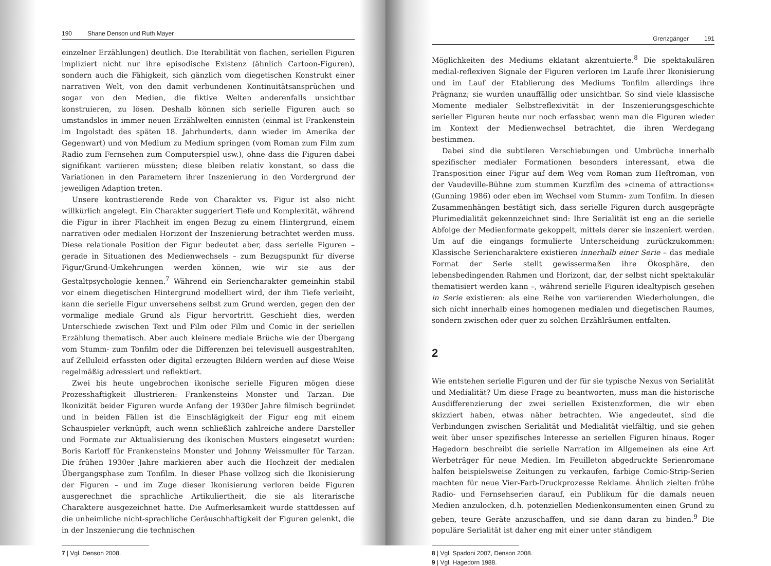190 Shane Denson und Ruth Mayer
einzelner Erzählungen) deutlich. Die Iterabilität von flachen, seriellen Figuren impliziert nicht nur ihre episodische Existenz (ähnlich Cartoon-Figuren), sondern auch die Fähigkeit, sich gänzlich vom diegetischen Konstrukt einer narrativen Welt, von den damit verbundenen Kontinuitätsansprüchen und sogar von den Medien, die fiktive Welten anderenfalls unsichtbar konstruieren, zu lösen. Deshalb können sich serielle Figuren auch so umstandslos in immer neuen Erzählwelten einnisten (einmal ist Frankenstein im Ingolstadt des späten 18. Jahrhunderts, dann wieder im Amerika der Gegenwart) und von Medium zu Medium springen (vom Roman zum Film zum Radio zum Fernsehen zum Computerspiel usw.), ohne dass die Figuren dabei signifikant variieren müssten; diese bleiben relativ konstant, so dass die Variationen in den Parametern ihrer Inszenierung in den Vordergrund der jeweiligen Adaption treten.
Unsere kontrastierende Rede von Charakter vs. Figur ist also nicht willkürlich angelegt. Ein Charakter suggeriert Tiefe und Komplexität, während die Figur in ihrer Flachheit im engen Bezug zu einem Hintergrund, einem narrativen oder medialen Horizont der Inszenierung betrachtet werden muss. Diese relationale Position der Figur bedeutet aber, dass serielle Figuren – gerade in Situationen des Medienwechsels – zum Bezugspunkt für diverse Figur/Grund-Umkehrungen werden können, wie wir sie aus der Gestaltpsychologie kennen.<sup>7</sup> Während ein Seriencharakter gemeinhin stabil vor einem diegetischen Hintergrund modelliert wird, der ihm Tiefe verleiht, kann die serielle Figur unversehens selbst zum Grund werden, gegen den der vormalige mediale Grund als Figur hervortritt. Geschieht dies, werden Unterschiede zwischen Text und Film oder Film und Comic in der seriellen Erzählung thematisch. Aber auch kleinere mediale Brüche wie der Übergang vom Stumm- zum Tonfilm oder die Differenzen bei televisuell ausgestrahlten, auf Zelluloid erfassten oder digital erzeugten Bildern werden auf diese Weise regelmäßig adressiert und reflektiert.
Zwei bis heute ungebrochen ikonische serielle Figuren mögen diese Prozesshaftigkeit illustrieren: Frankensteins Monster und Tarzan. Die Ikonizität beider Figuren wurde Anfang der 1930er Jahre filmisch begründet und in beiden Fällen ist die Einschlägigkeit der Figur eng mit einem Schauspieler verknüpft, auch wenn schließlich zahlreiche andere Darsteller und Formate zur Aktualisierung des ikonischen Musters eingesetzt wurden: Boris Karloff für Frankensteins Monster und Johnny Weissmuller für Tarzan. Die frühen 1930er Jahre markieren aber auch die Hochzeit der medialen Übergangsphase zum Tonfilm. In dieser Phase vollzog sich die Ikonisierung der Figuren – und im Zuge dieser Ikonisierung verloren beide Figuren ausgerechnet die sprachliche Artikuliertheit, die sie als literarische Charaktere ausgezeichnet hatte. Die Aufmerksamkeit wurde stattdessen auf die unheimliche nicht-sprachliche Geräuschhaftigkeit der Figuren gelenkt, die in der Inszenierung die technischen
7 | Vgl. Denson 2008.
Grenzgänger 191
Möglichkeiten des Mediums eklatant akzentuierte.<sup>8</sup> Die spektakulären medial-reflexiven Signale der Figuren verloren im Laufe ihrer Ikonisierung und im Lauf der Etablierung des Mediums Tonfilm allerdings ihre Prägnanz; sie wurden unauffällig oder unsichtbar. So sind viele klassische Momente medialer Selbstreflexivität in der Inszenierungsgeschichte serieller Figuren heute nur noch erfassbar, wenn man die Figuren wieder im Kontext der Medienwechsel betrachtet, die ihren Werdegang bestimmen.
Dabei sind die subtileren Verschiebungen und Umbrüche innerhalb spezifischer medialer Formationen besonders interessant, etwa die Transposition einer Figur auf dem Weg vom Roman zum Heftroman, von der Vaudeville-Bühne zum stummen Kurzfilm des »cinema of attractions« (Gunning 1986) oder eben im Wechsel vom Stumm- zum Tonfilm. In diesen Zusammenhängen bestätigt sich, dass serielle Figuren durch ausgeprägte Plurimedialität gekennzeichnet sind: Ihre Serialität ist eng an die serielle Abfolge der Medienformate gekoppelt, mittels derer sie inszeniert werden. Um auf die eingangs formulierte Unterscheidung zurückzukommen: Klassische Seriencharaktere existieren innerhalb einer Serie – das mediale Format der Serie stellt gewissermaßen ihre Ökosphäre, den lebensbedingenden Rahmen und Horizont, dar, der selbst nicht spektakulär thematisiert werden kann –, während serielle Figuren idealtypisch gesehen in Serie existieren: als eine Reihe von variierenden Wiederholungen, die sich nicht innerhalb eines homogenen medialen und diegetischen Raumes, sondern zwischen oder quer zu solchen Erzählräumen entfalten.
2
Wie entstehen serielle Figuren und der für sie typische Nexus von Serialität und Medialität? Um diese Frage zu beantworten, muss man die historische Ausdifferenzierung der zwei seriellen Existenzformen, die wir eben skizziert haben, etwas näher betrachten. Wie angedeutet, sind die Verbindungen zwischen Serialität und Medialität vielfältig, und sie gehen weit über unser spezifisches Interesse an seriellen Figuren hinaus. Roger Hagedorn beschreibt die serielle Narration im Allgemeinen als eine Art Werbeträger für neue Medien. Im Feuilleton abgedruckte Serienromane halfen beispielsweise Zeitungen zu verkaufen, farbige Comic-Strip-Serien machten für neue Vier-Farb-Druckprozesse Reklame. Ähnlich zielten frühe Radio- und Fernsehserien darauf, ein Publikum für die damals neuen Medien anzulocken, d.h. potenziellen Medienkonsumenten einen Grund zu geben, teure Geräte anzuschaffen, und sie dann daran zu binden.<sup>9</sup> Die populäre Serialität ist daher eng mit einer unter ständigem
8 | Vgl. Spadoni 2007, Denson 2008.
9 | Vgl. Hagedorn 1988.